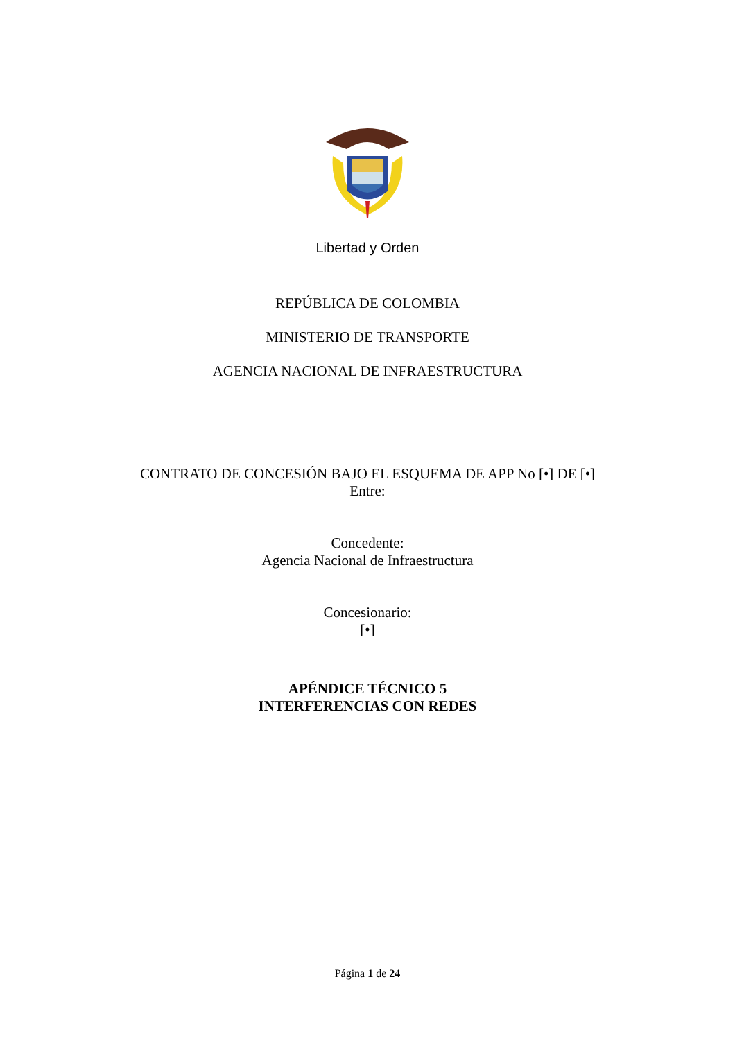Libertad y Orden
REPÚBLICA DE COLOMBIA
MINISTERIO DE TRANSPORTE
AGENCIA NACIONAL DE INFRAESTRUCTURA
CONTRATO DE CONCESIÓN BAJO EL ESQUEMA DE APP No [•] DE [•]
Entre:
Concedente:
Agencia Nacional de Infraestructura
Concesionario:
[•]
APÉNDICE TÉCNICO 5
INTERFERENCIAS CON REDES
Página 1 de 24